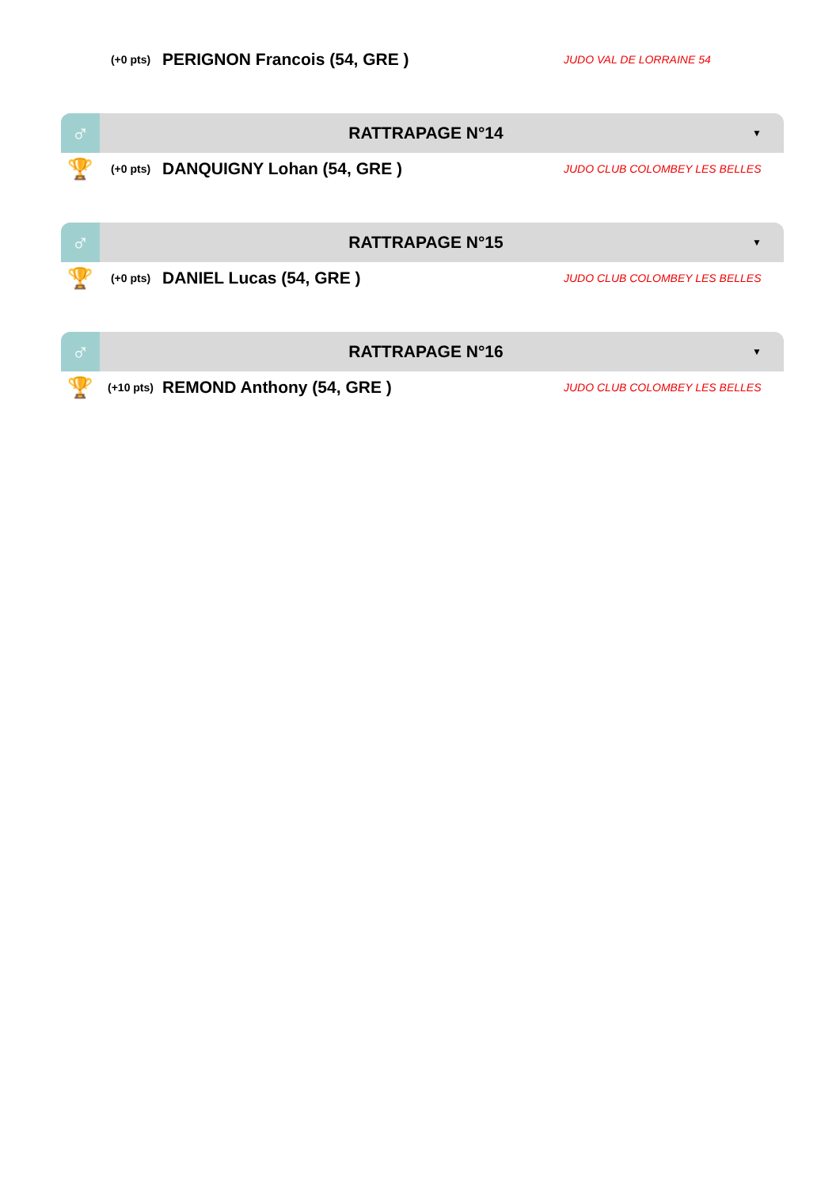(+0 pts)
PERIGNON Francois (54, GRE )
JUDO VAL DE LORRAINE 54
♂
RATTRAPAGE N°14
▼
🏆
(+0 pts)
DANQUIGNY Lohan (54, GRE )
JUDO CLUB COLOMBEY LES BELLES
♂
RATTRAPAGE N°15
▼
🏆
(+0 pts)
DANIEL Lucas (54, GRE )
JUDO CLUB COLOMBEY LES BELLES
♂
RATTRAPAGE N°16
▼
🏆
(+10 pts)
REMOND Anthony (54, GRE )
JUDO CLUB COLOMBEY LES BELLES